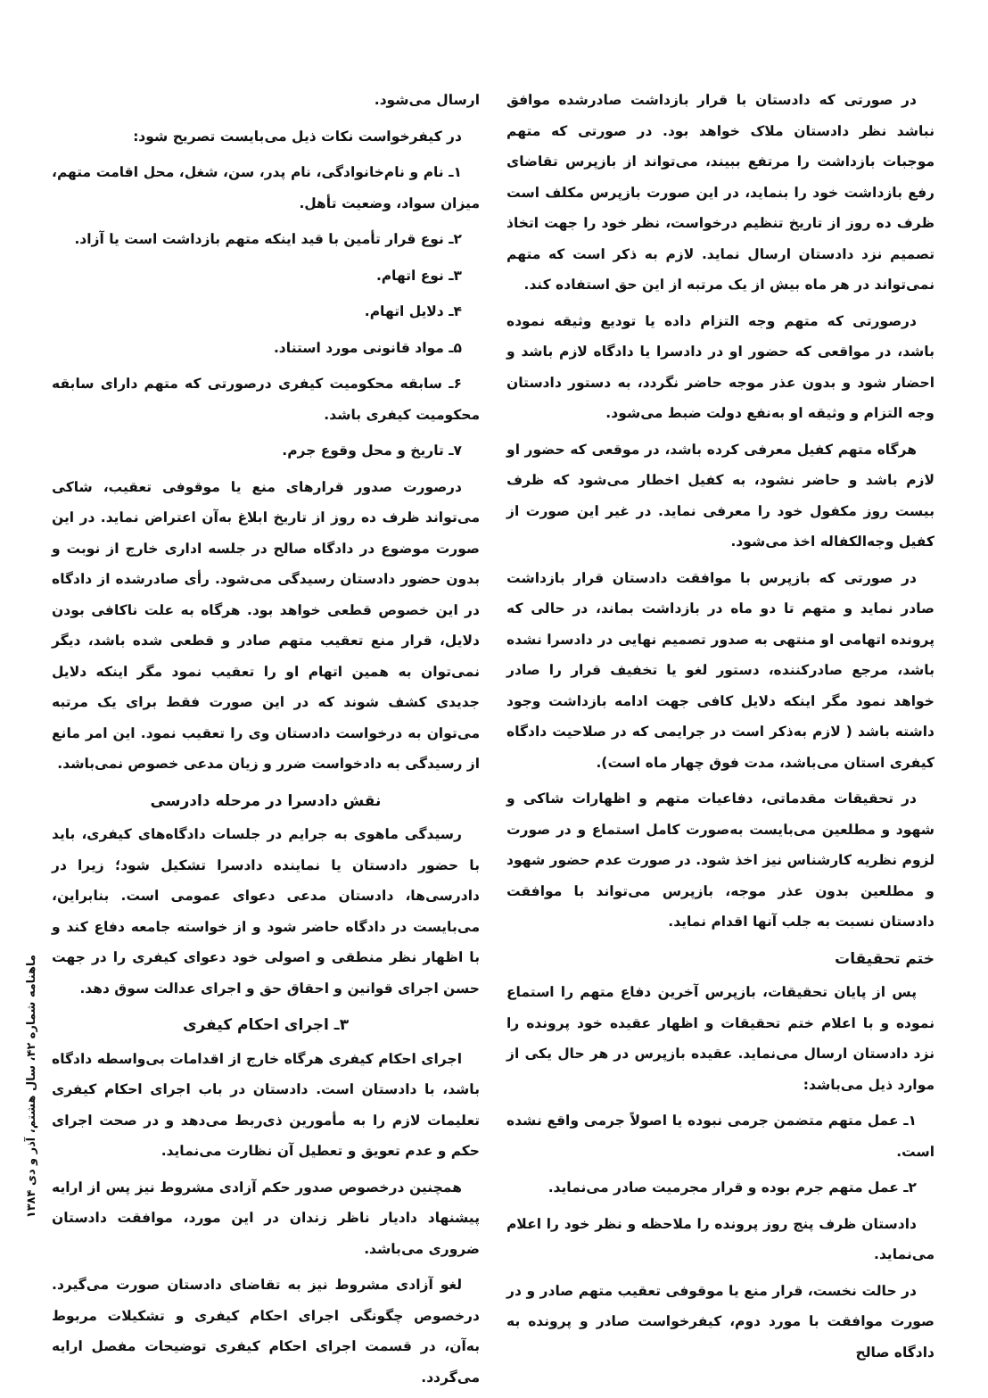در صورتی که دادستان با قرار بازداشت صادرشده موافق نباشد نظر دادستان ملاک خواهد بود. در صورتی که متهم موجبات بازداشت را مرتفع ببیند، می‌تواند از بازپرس تقاضای رفع بازداشت خود را بنماید، در این صورت بازپرس مکلف است ظرف ده روز از تاریخ تنظیم درخواست، نظر خود را جهت اتخاذ تصمیم نزد دادستان ارسال نماید. لازم به ذکر است که متهم نمی‌تواند در هر ماه بیش از یک مرتبه از این حق استفاده کند.
درصورتی که متهم وجه التزام داده یا تودیع وثیقه نموده باشد، در مواقعی که حضور او در دادسرا یا دادگاه لازم باشد و احضار شود و بدون عذر موجه حاضر نگردد، به دستور دادستان وجه التزام و وثیقه او به‌نفع دولت ضبط می‌شود.
هرگاه متهم کفیل معرفی کرده باشد، در موقعی که حضور او لازم باشد و حاضر نشود، به کفیل اخطار می‌شود که ظرف بیست روز مکفول خود را معرفی نماید. در غیر این صورت از کفیل وجه‌الکفاله اخذ می‌شود.
در صورتی که بازپرس با موافقت دادستان قرار بازداشت صادر نماید و متهم تا دو ماه در بازداشت بماند، در حالی که پرونده اتهامی او منتهی به صدور تصمیم نهایی در دادسرا نشده باشد، مرجع صادرکننده، دستور لغو یا تخفیف قرار را صادر خواهد نمود مگر اینکه دلایل کافی جهت ادامه بازداشت وجود داشته باشد ( لازم به‌ذکر است در جرایمی که در صلاحیت دادگاه کیفری استان می‌باشد، مدت فوق چهار ماه است).
در تحقیقات مقدماتی، دفاعیات متهم و اظهارات شاکی و شهود و مطلعین می‌بایست به‌صورت کامل استماع و در صورت لزوم نظریه کارشناس نیز اخذ شود. در صورت عدم حضور شهود و مطلعین بدون عذر موجه، بازپرس می‌تواند با موافقت دادستان نسبت به جلب آنها اقدام نماید.
ختم تحقیقات
پس از پایان تحقیقات، بازپرس آخرین دفاع متهم را استماع نموده و با اعلام ختم تحقیقات و اظهار عقیده خود پرونده را نزد دادستان ارسال می‌نماید. عقیده بازپرس در هر حال یکی از موارد ذیل می‌باشد:
۱ـ عمل متهم متضمن جرمی نبوده یا اصولاً جرمی واقع نشده است.
۲ـ عمل متهم جرم بوده و قرار مجرمیت صادر می‌نماید.
دادستان ظرف پنج روز پرونده را ملاحظه و نظر خود را اعلام می‌نماید.
در حالت نخست، قرار منع یا موقوفی تعقیب متهم صادر و در صورت موافقت با مورد دوم، کیفرخواست صادر و پرونده به دادگاه صالح
ارسال می‌شود.
در کیفرخواست نکات ذیل می‌بایست تصریح شود:
۱ـ نام و نام‌خانوادگی، نام پدر، سن، شغل، محل اقامت متهم، میزان سواد، وضعیت تأهل.
۲ـ نوع قرار تأمین با قید اینکه متهم بازداشت است یا آزاد.
۳ـ نوع اتهام.
۴ـ دلایل اتهام.
۵ـ مواد قانونی مورد استناد.
۶ـ سابقه محکومیت کیفری درصورتی که متهم دارای سابقه محکومیت کیفری باشد.
۷ـ تاریخ و محل وقوع جرم.
درصورت صدور قرارهای منع یا موقوفی تعقیب، شاکی می‌تواند ظرف ده روز از تاریخ ابلاغ به‌آن اعتراض نماید. در این صورت موضوع در دادگاه صالح در جلسه اداری خارج از نوبت و بدون حضور دادستان رسیدگی می‌شود. رأی صادرشده از دادگاه در این خصوص قطعی خواهد بود. هرگاه به علت ناکافی بودن دلایل، قرار منع تعقیب متهم صادر و قطعی شده باشد، دیگر نمی‌توان به همین اتهام او را تعقیب نمود مگر اینکه دلایل جدیدی کشف شوند که در این صورت فقط برای یک مرتبه می‌توان به درخواست دادستان وی را تعقیب نمود. این امر مانع از رسیدگی به دادخواست ضرر و زیان مدعی خصوص نمی‌باشد.
نقش دادسرا در مرحله دادرسی
رسیدگی ماهوی به جرایم در جلسات دادگاه‌های کیفری، باید با حضور دادستان یا نماینده دادسرا تشکیل شود؛ زیرا در دادرسی‌ها، دادستان مدعی دعوای عمومی است. بنابراین، می‌بایست در دادگاه حاضر شود و از خواسته جامعه دفاع کند و با اظهار نظر منطقی و اصولی خود دعوای کیفری را در جهت حسن اجرای قوانین و احقاق حق و اجرای عدالت سوق دهد.
۳ـ اجرای احکام کیفری
اجرای احکام کیفری هرگاه خارج از اقدامات بی‌واسطه دادگاه باشد، با دادستان است. دادستان در باب اجرای احکام کیفری تعلیمات لازم را به مأمورین ذی‌ربط می‌دهد و در صحت اجرای حکم و عدم تعویق و تعطیل آن نظارت می‌نماید.
همچنین درخصوص صدور حکم آزادی مشروط نیز پس از ارایه پیشنهاد دادیار ناظر زندان در این مورد، موافقت دادستان ضروری می‌باشد.
لغو آزادی مشروط نیز به تقاضای دادستان صورت می‌گیرد. درخصوص چگونگی اجرای احکام کیفری و تشکیلات مربوط به‌آن، در قسمت اجرای احکام کیفری توضیحات مفصل ارایه می‌گردد.
ماهنامه شماره ۴۲، سال هشتم، آذر و دی ۱۳۸۴